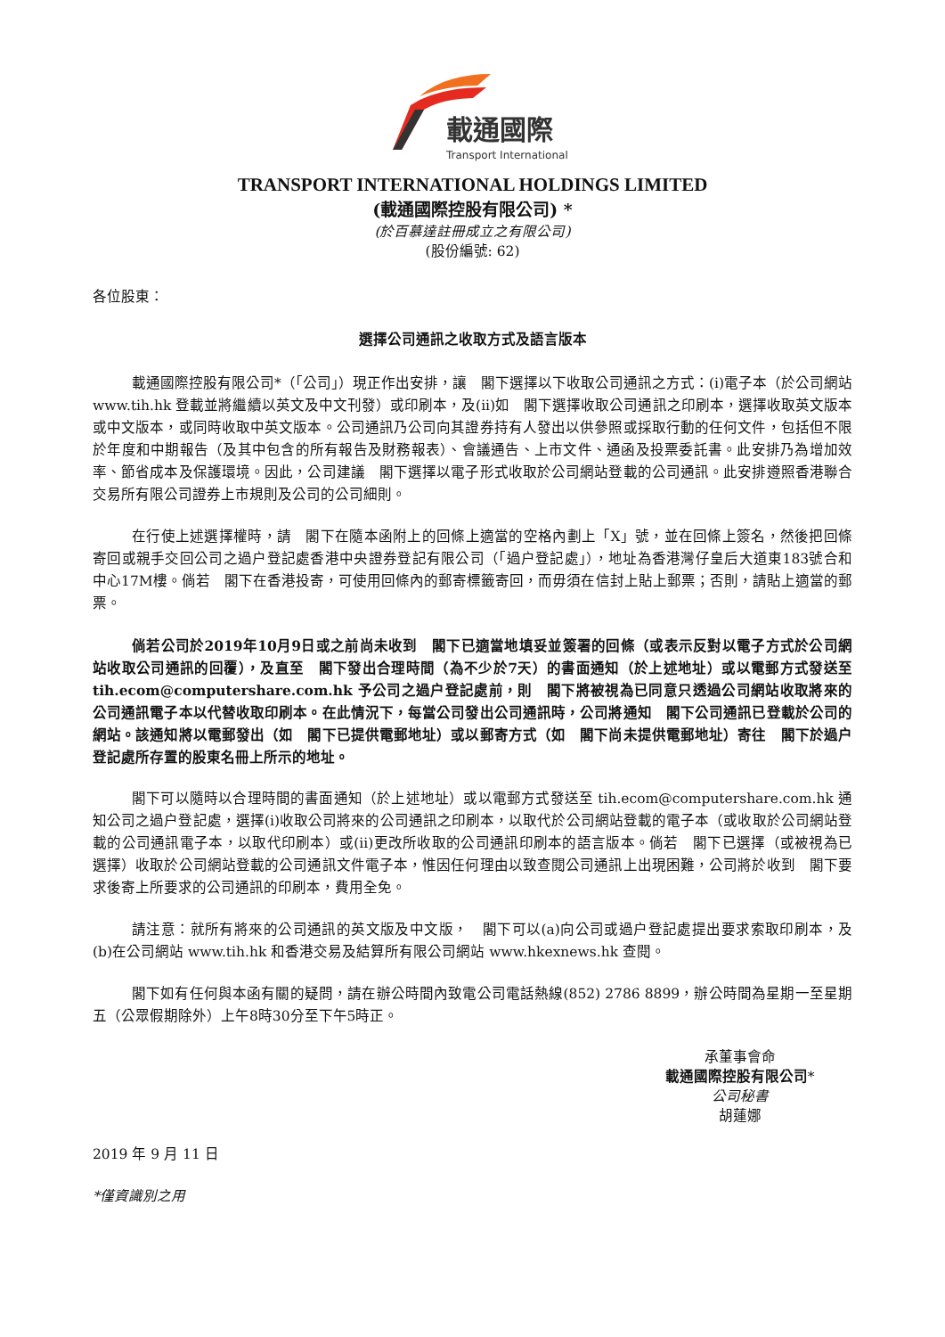載通國際
Transport International
TRANSPORT INTERNATIONAL HOLDINGS LIMITED
(載通國際控股有限公司) *
(於百慕達註冊成立之有限公司)
(股份編號: 62)
各位股東：
選擇公司通訊之收取方式及語言版本
載通國際控股有限公司*（「公司」）現正作出安排，讓　閣下選擇以下收取公司通訊之方式：(i)電子本（於公司網站 www.tih.hk 登載並將繼續以英文及中文刊發）或印刷本，及(ii)如　閣下選擇收取公司通訊之印刷本，選擇收取英文版本或中文版本，或同時收取中英文版本。公司通訊乃公司向其證券持有人發出以供參照或採取行動的任何文件，包括但不限於年度和中期報告（及其中包含的所有報告及財務報表）、會議通告、上市文件、通函及投票委託書。此安排乃為增加效率、節省成本及保護環境。因此，公司建議　閣下選擇以電子形式收取於公司網站登載的公司通訊。此安排遵照香港聯合交易所有限公司證券上市規則及公司的公司細則。
在行使上述選擇權時，請　閣下在隨本函附上的回條上適當的空格內劃上「X」號，並在回條上簽名，然後把回條寄回或親手交回公司之過户登記處香港中央證券登記有限公司（「過户登記處」），地址為香港灣仔皇后大道東183號合和中心17M樓。倘若　閣下在香港投寄，可使用回條內的郵寄標籤寄回，而毋須在信封上貼上郵票；否則，請貼上適當的郵票。
倘若公司於2019年10月9日或之前尚未收到　閣下已適當地填妥並簽署的回條（或表示反對以電子方式於公司網站收取公司通訊的回覆），及直至　閣下發出合理時間（為不少於7天）的書面通知（於上述地址）或以電郵方式發送至 tih.ecom@computershare.com.hk 予公司之過户登記處前，則　閣下將被視為已同意只透過公司網站收取將來的公司通訊電子本以代替收取印刷本。在此情況下，每當公司發出公司通訊時，公司將通知　閣下公司通訊已登載於公司的網站。該通知將以電郵發出（如　閣下已提供電郵地址）或以郵寄方式（如　閣下尚未提供電郵地址）寄往　閣下於過户登記處所存置的股東名冊上所示的地址。
閣下可以隨時以合理時間的書面通知（於上述地址）或以電郵方式發送至 tih.ecom@computershare.com.hk 通知公司之過户登記處，選擇(i)收取公司將來的公司通訊之印刷本，以取代於公司網站登載的電子本（或收取於公司網站登載的公司通訊電子本，以取代印刷本）或(ii)更改所收取的公司通訊印刷本的語言版本。倘若　閣下已選擇（或被視為已選擇）收取於公司網站登載的公司通訊文件電子本，惟因任何理由以致查閱公司通訊上出現困難，公司將於收到　閣下要求後寄上所要求的公司通訊的印刷本，費用全免。
請注意：就所有將來的公司通訊的英文版及中文版，　閣下可以(a)向公司或過户登記處提出要求索取印刷本，及(b)在公司網站 www.tih.hk 和香港交易及結算所有限公司網站 www.hkexnews.hk 查閱。
閣下如有任何與本函有關的疑問，請在辦公時間內致電公司電話熱線(852) 2786 8899，辦公時間為星期一至星期五（公眾假期除外）上午8時30分至下午5時正。
承董事會命
載通國際控股有限公司*
公司秘書
胡蓮娜
2019 年 9 月 11 日
*僅資識別之用